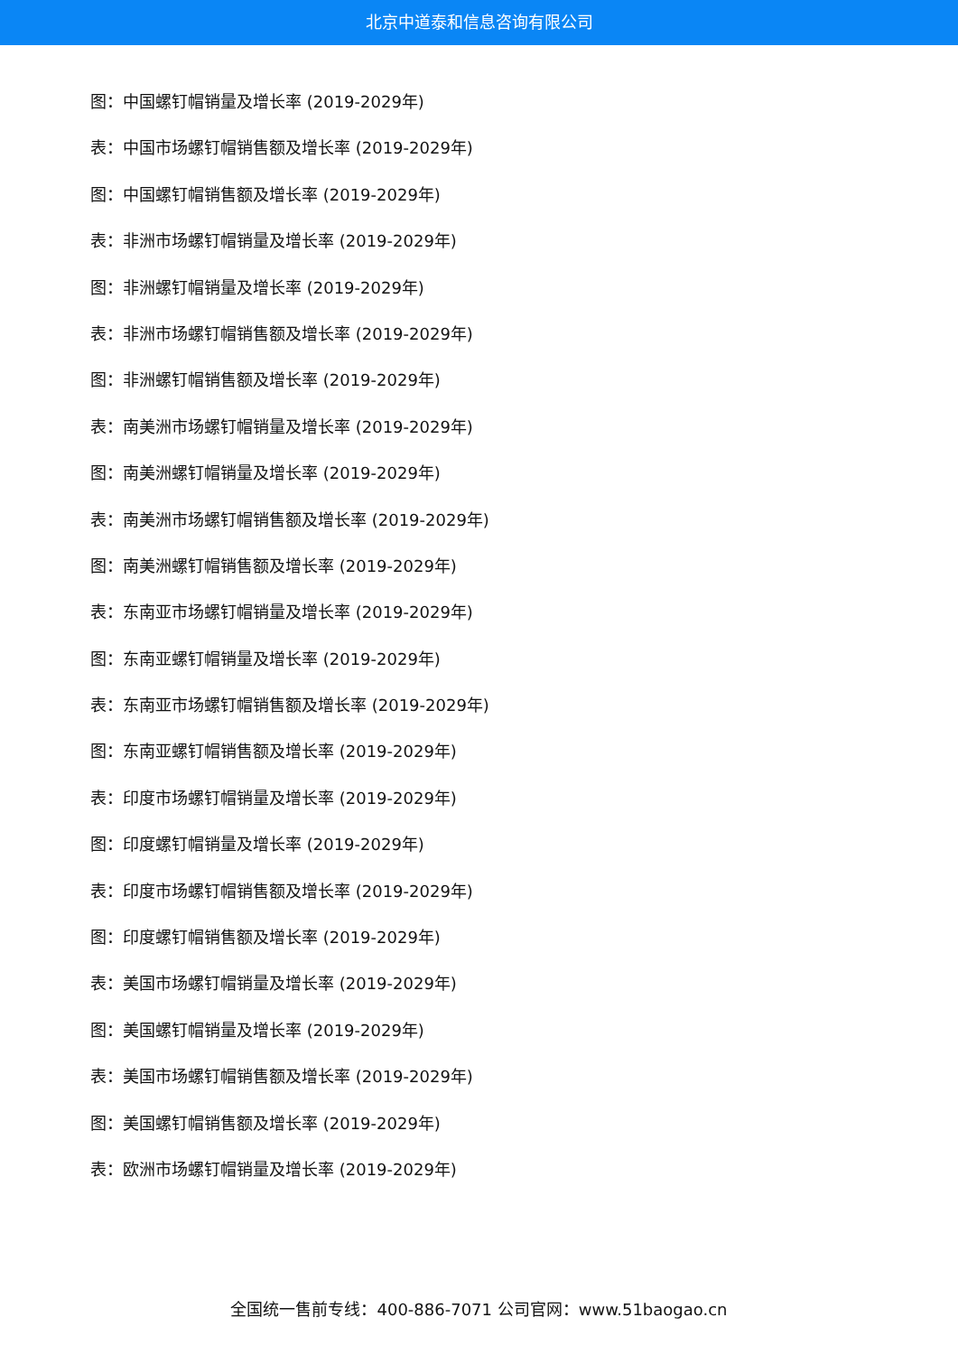北京中道泰和信息咨询有限公司
图：中国螺钉帽销量及增长率 (2019-2029年)
表：中国市场螺钉帽销售额及增长率 (2019-2029年)
图：中国螺钉帽销售额及增长率 (2019-2029年)
表：非洲市场螺钉帽销量及增长率 (2019-2029年)
图：非洲螺钉帽销量及增长率 (2019-2029年)
表：非洲市场螺钉帽销售额及增长率 (2019-2029年)
图：非洲螺钉帽销售额及增长率 (2019-2029年)
表：南美洲市场螺钉帽销量及增长率 (2019-2029年)
图：南美洲螺钉帽销量及增长率 (2019-2029年)
表：南美洲市场螺钉帽销售额及增长率 (2019-2029年)
图：南美洲螺钉帽销售额及增长率 (2019-2029年)
表：东南亚市场螺钉帽销量及增长率 (2019-2029年)
图：东南亚螺钉帽销量及增长率 (2019-2029年)
表：东南亚市场螺钉帽销售额及增长率 (2019-2029年)
图：东南亚螺钉帽销售额及增长率 (2019-2029年)
表：印度市场螺钉帽销量及增长率 (2019-2029年)
图：印度螺钉帽销量及增长率 (2019-2029年)
表：印度市场螺钉帽销售额及增长率 (2019-2029年)
图：印度螺钉帽销售额及增长率 (2019-2029年)
表：美国市场螺钉帽销量及增长率 (2019-2029年)
图：美国螺钉帽销量及增长率 (2019-2029年)
表：美国市场螺钉帽销售额及增长率 (2019-2029年)
图：美国螺钉帽销售额及增长率 (2019-2029年)
表：欧洲市场螺钉帽销量及增长率 (2019-2029年)
全国统一售前专线：400-886-7071 公司官网：www.51baogao.cn